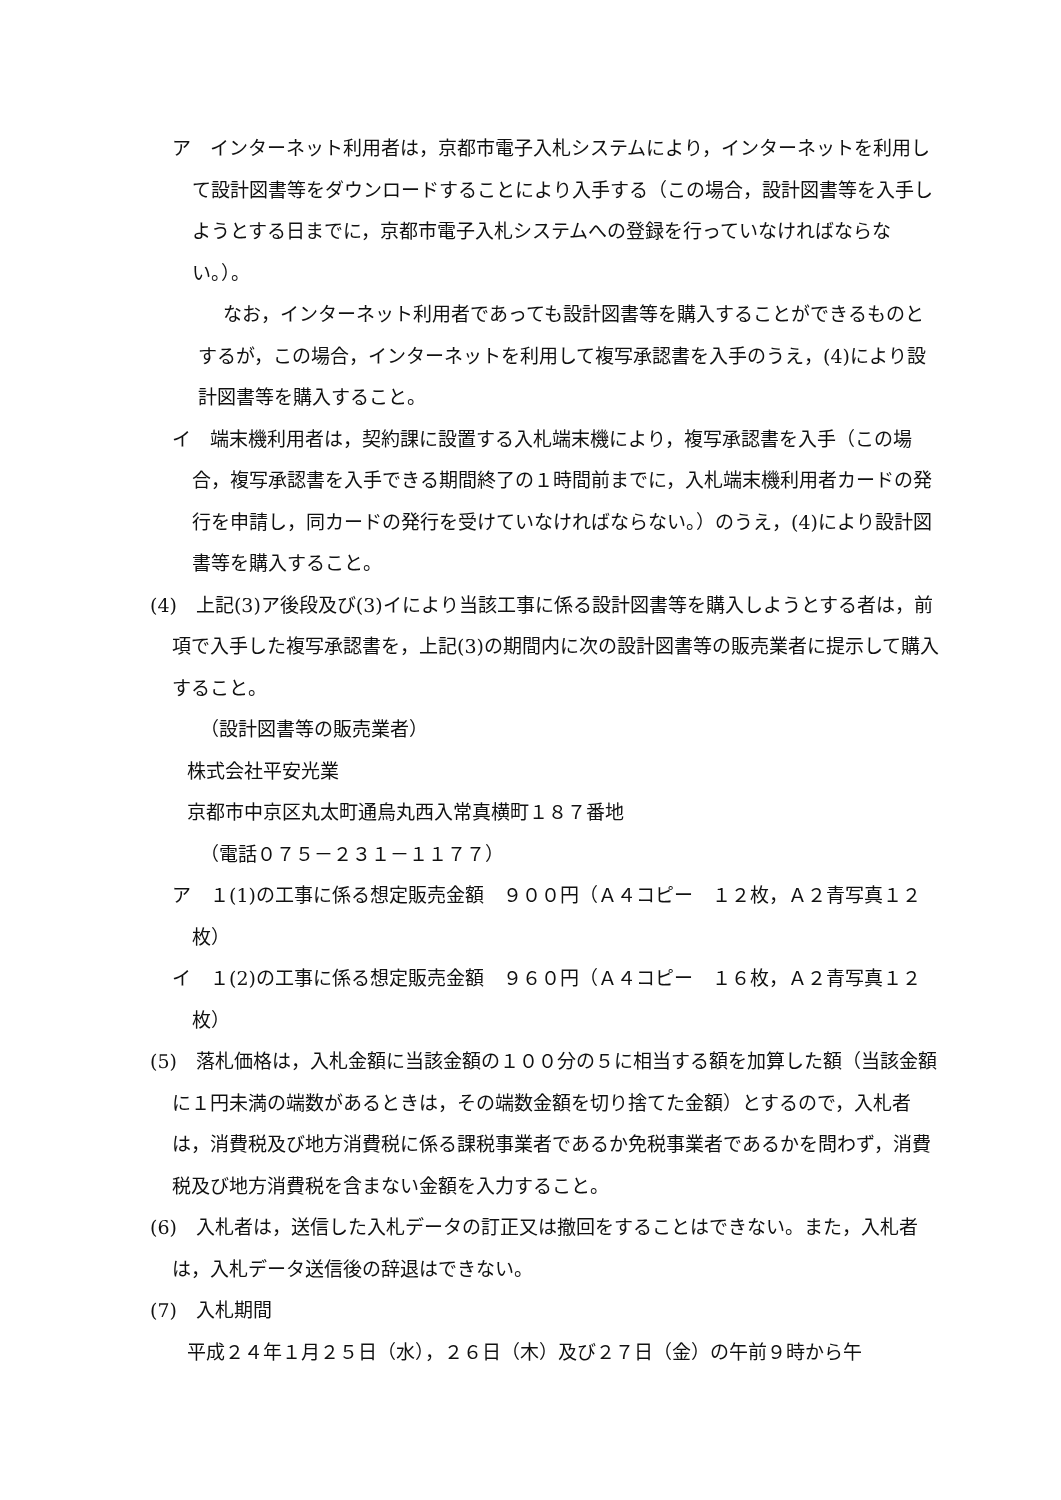ア　インターネット利用者は，京都市電子入札システムにより，インターネットを利用して設計図書等をダウンロードすることにより入手する（この場合，設計図書等を入手しようとする日までに，京都市電子入札システムへの登録を行っていなければならない。）。
なお，インターネット利用者であっても設計図書等を購入することができるものとするが，この場合，インターネットを利用して複写承認書を入手のうえ，(4)により設計図書等を購入すること。
イ　端末機利用者は，契約課に設置する入札端末機により，複写承認書を入手（この場合，複写承認書を入手できる期間終了の１時間前までに，入札端末機利用者カードの発行を申請し，同カードの発行を受けていなければならない。）のうえ，(4)により設計図書等を購入すること。
(4)　上記(3)ア後段及び(3)イにより当該工事に係る設計図書等を購入しようとする者は，前項で入手した複写承認書を，上記(3)の期間内に次の設計図書等の販売業者に提示して購入すること。
（設計図書等の販売業者）
株式会社平安光業
京都市中京区丸太町通烏丸西入常真横町１８７番地
（電話０７５－２３１－１１７７）
ア　１(1)の工事に係る想定販売金額　９００円（Ａ４コピー　１２枚，Ａ２青写真１２枚）
イ　１(2)の工事に係る想定販売金額　９６０円（Ａ４コピー　１６枚，Ａ２青写真１２枚）
(5)　落札価格は，入札金額に当該金額の１００分の５に相当する額を加算した額（当該金額に１円未満の端数があるときは，その端数金額を切り捨てた金額）とするので，入札者は，消費税及び地方消費税に係る課税事業者であるか免税事業者であるかを問わず，消費税及び地方消費税を含まない金額を入力すること。
(6)　入札者は，送信した入札データの訂正又は撤回をすることはできない。また，入札者は，入札データ送信後の辞退はできない。
(7)　入札期間
平成２４年１月２５日（水），２６日（木）及び２７日（金）の午前９時から午